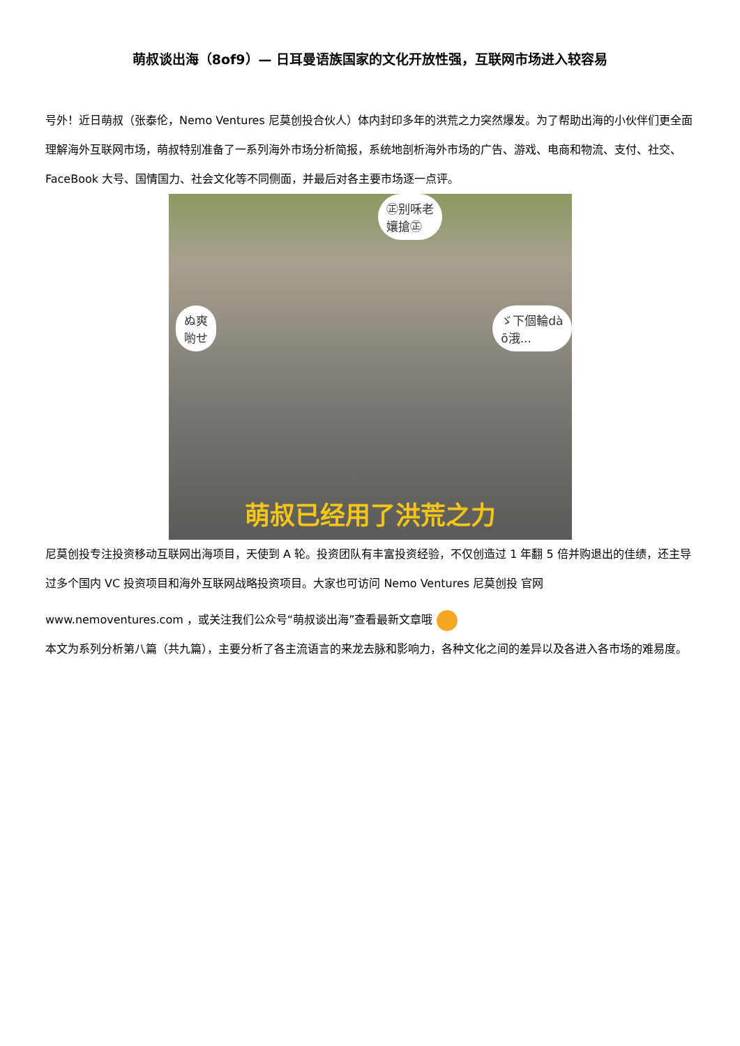萌叔谈出海（8of9）— 日耳曼语族国家的文化开放性强，互联网市场进入较容易
号外！近日萌叔（张泰伦，Nemo Ventures 尼莫创投合伙人）体内封印多年的洪荒之力突然爆发。为了帮助出海的小伙伴们更全面理解海外互联网市场，萌叔特别准备了一系列海外市场分析简报，系统地剖析海外市场的广告、游戏、电商和物流、支付、社交、FaceBook 大号、国情国力、社会文化等不同侧面，并最后对各主要市场逐一点评。
㊣别咊老
孃搶㊣
ぬ爽
喲せ
ゞ下個輪dà
ō涐...
萌叔已经用了洪荒之力
尼莫创投专注投资移动互联网出海项目，天使到 A 轮。投资团队有丰富投资经验，不仅创造过 1 年翻 5 倍并购退出的佳绩，还主导过多个国内 VC 投资项目和海外互联网战略投资项目。大家也可访问 Nemo Ventures 尼莫创投 官网
www.nemoventures.com ，或关注我们公众号“萌叔谈出海”查看最新文章哦
本文为系列分析第八篇（共九篇），主要分析了各主流语言的来龙去脉和影响力，各种文化之间的差异以及各进入各市场的难易度。